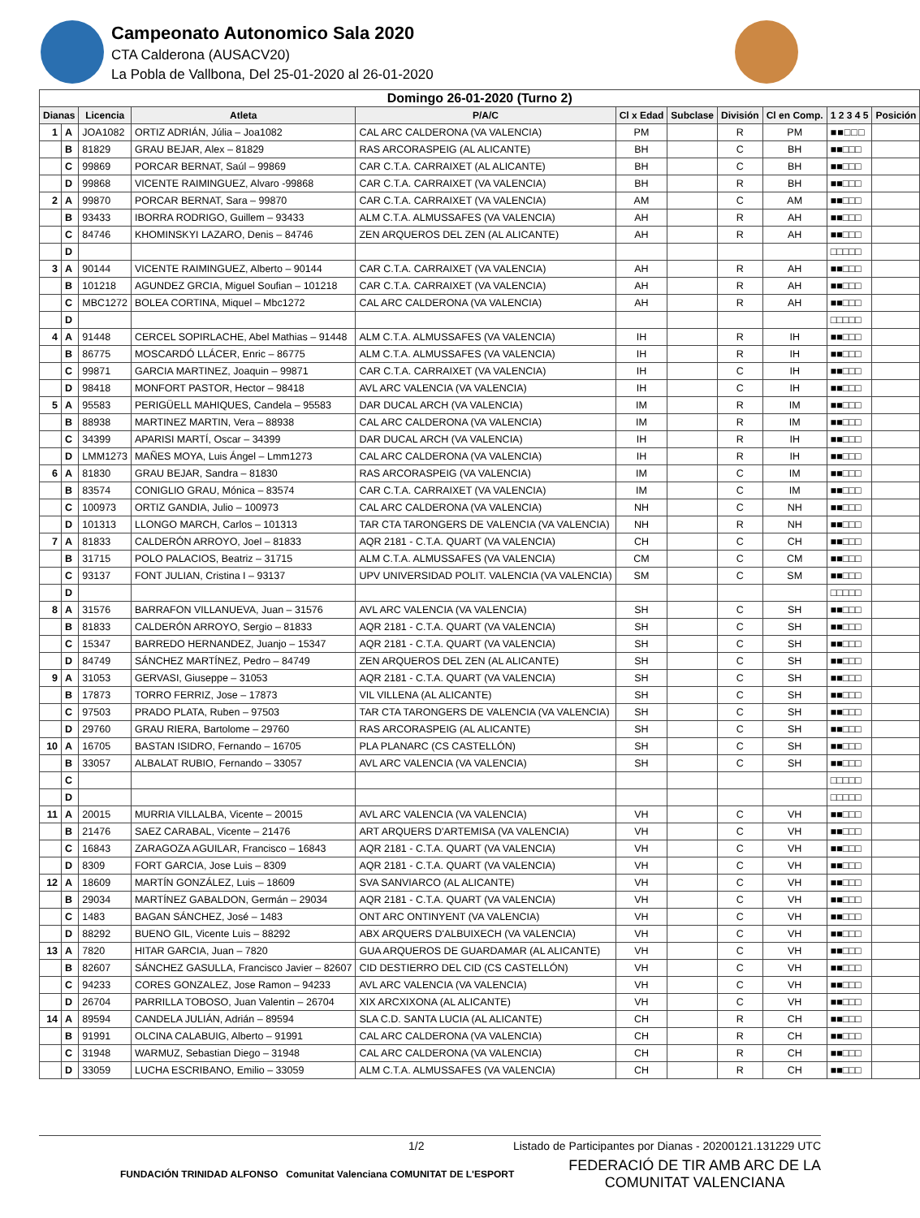Campeonato Autonomico Sala 2020
CTA Calderona (AUSACV20)
La Pobla de Vallbona, Del 25-01-2020 al 26-01-2020
| Domingo 26-01-2020 (Turno 2) | | | | | | | | | | |
| Dianas | | Licencia | Atleta | P/A/C | Cl x Edad | Subclase | División | Cl en Comp. | 1 2 3 4 5 | Posición |
| 1 | A | JOA1082 | ORTIZ ADRIÁN, Júlia – Joa1082 | CAL ARC CALDERONA (VA VALENCIA) | PM | | R | PM | ■■□□□ | |
| | B | 81829 | GRAU BEJAR, Alex – 81829 | RAS ARCORASPEIG (AL ALICANTE) | BH | | C | BH | ■■□□□ | |
| | C | 99869 | PORCAR BERNAT, Saúl – 99869 | CAR C.T.A. CARRAIXET (AL ALICANTE) | BH | | C | BH | ■■□□□ | |
| | D | 99868 | VICENTE RAIMINGUEZ, Alvaro -99868 | CAR C.T.A. CARRAIXET (VA VALENCIA) | BH | | R | BH | ■■□□□ | |
| 2 | A | 99870 | PORCAR BERNAT, Sara – 99870 | CAR C.T.A. CARRAIXET (VA VALENCIA) | AM | | C | AM | ■■□□□ | |
| | B | 93433 | IBORRA RODRIGO, Guillem – 93433 | ALM C.T.A. ALMUSSAFES (VA VALENCIA) | AH | | R | AH | ■■□□□ | |
| | C | 84746 | KHOMINSKYI LAZARO, Denis – 84746 | ZEN ARQUEROS DEL ZEN (AL ALICANTE) | AH | | R | AH | ■■□□□ | |
| | D | | | | | | | | □□□□□ | |
| 3 | A | 90144 | VICENTE RAIMINGUEZ, Alberto – 90144 | CAR C.T.A. CARRAIXET (VA VALENCIA) | AH | | R | AH | ■■□□□ | |
| | B | 101218 | AGUNDEZ GRCIA, Miguel Soufian – 101218 | CAR C.T.A. CARRAIXET (VA VALENCIA) | AH | | R | AH | ■■□□□ | |
| | C | MBC1272 | BOLEA CORTINA, Miquel – Mbc1272 | CAL ARC CALDERONA (VA VALENCIA) | AH | | R | AH | ■■□□□ | |
| | D | | | | | | | | □□□□□ | |
| 4 | A | 91448 | CERCEL SOPIRLACHE, Abel Mathias – 91448 | ALM C.T.A. ALMUSSAFES (VA VALENCIA) | IH | | R | IH | ■■□□□ | |
| | B | 86775 | MOSCARDÓ LLÁCER, Enric – 86775 | ALM C.T.A. ALMUSSAFES (VA VALENCIA) | IH | | R | IH | ■■□□□ | |
| | C | 99871 | GARCIA MARTINEZ, Joaquin – 99871 | CAR C.T.A. CARRAIXET (VA VALENCIA) | IH | | C | IH | ■■□□□ | |
| | D | 98418 | MONFORT PASTOR, Hector – 98418 | AVL ARC VALENCIA (VA VALENCIA) | IH | | C | IH | ■■□□□ | |
| 5 | A | 95583 | PERIGÜELL MAHIQUES, Candela – 95583 | DAR DUCAL ARCH (VA VALENCIA) | IM | | R | IM | ■■□□□ | |
| | B | 88938 | MARTINEZ MARTIN, Vera – 88938 | CAL ARC CALDERONA (VA VALENCIA) | IM | | R | IM | ■■□□□ | |
| | C | 34399 | APARISI MARTÍ, Oscar – 34399 | DAR DUCAL ARCH (VA VALENCIA) | IH | | R | IH | ■■□□□ | |
| | D | LMM1273 | MAÑES MOYA, Luis Ángel – Lmm1273 | CAL ARC CALDERONA (VA VALENCIA) | IH | | R | IH | ■■□□□ | |
| 6 | A | 81830 | GRAU BEJAR, Sandra – 81830 | RAS ARCORASPEIG (VA VALENCIA) | IM | | C | IM | ■■□□□ | |
| | B | 83574 | CONIGLIO GRAU, Mónica – 83574 | CAR C.T.A. CARRAIXET (VA VALENCIA) | IM | | C | IM | ■■□□□ | |
| | C | 100973 | ORTIZ GANDIA, Julio – 100973 | CAL ARC CALDERONA (VA VALENCIA) | NH | | C | NH | ■■□□□ | |
| | D | 101313 | LLONGO MARCH, Carlos – 101313 | TAR CTA TARONGERS DE VALENCIA (VA VALENCIA) | NH | | R | NH | ■■□□□ | |
| 7 | A | 81833 | CALDERÓN ARROYO, Joel – 81833 | AQR 2181 - C.T.A. QUART (VA VALENCIA) | CH | | C | CH | ■■□□□ | |
| | B | 31715 | POLO PALACIOS, Beatriz – 31715 | ALM C.T.A. ALMUSSAFES (VA VALENCIA) | CM | | C | CM | ■■□□□ | |
| | C | 93137 | FONT JULIAN, Cristina I – 93137 | UPV UNIVERSIDAD POLIT. VALENCIA (VA VALENCIA) | SM | | C | SM | ■■□□□ | |
| | D | | | | | | | | □□□□□ | |
| 8 | A | 31576 | BARRAFON VILLANUEVA, Juan – 31576 | AVL ARC VALENCIA (VA VALENCIA) | SH | | C | SH | ■■□□□ | |
| | B | 81833 | CALDERÓN ARROYO, Sergio – 81833 | AQR 2181 - C.T.A. QUART (VA VALENCIA) | SH | | C | SH | ■■□□□ | |
| | C | 15347 | BARREDO HERNANDEZ, Juanjo – 15347 | AQR 2181 - C.T.A. QUART (VA VALENCIA) | SH | | C | SH | ■■□□□ | |
| | D | 84749 | SÁNCHEZ MARTÍNEZ, Pedro – 84749 | ZEN ARQUEROS DEL ZEN (AL ALICANTE) | SH | | C | SH | ■■□□□ | |
| 9 | A | 31053 | GERVASI, Giuseppe – 31053 | AQR 2181 - C.T.A. QUART (VA VALENCIA) | SH | | C | SH | ■■□□□ | |
| | B | 17873 | TORRO FERRIZ, Jose – 17873 | VIL VILLENA (AL ALICANTE) | SH | | C | SH | ■■□□□ | |
| | C | 97503 | PRADO PLATA, Ruben – 97503 | TAR CTA TARONGERS DE VALENCIA (VA VALENCIA) | SH | | C | SH | ■■□□□ | |
| | D | 29760 | GRAU RIERA, Bartolome – 29760 | RAS ARCORASPEIG (AL ALICANTE) | SH | | C | SH | ■■□□□ | |
| 10 | A | 16705 | BASTAN ISIDRO, Fernando – 16705 | PLA PLANARC (CS CASTELLÓN) | SH | | C | SH | ■■□□□ | |
| | B | 33057 | ALBALAT RUBIO, Fernando – 33057 | AVL ARC VALENCIA (VA VALENCIA) | SH | | C | SH | ■■□□□ | |
| | C | | | | | | | | □□□□□ | |
| | D | | | | | | | | □□□□□ | |
| 11 | A | 20015 | MURRIA VILLALBA, Vicente – 20015 | AVL ARC VALENCIA (VA VALENCIA) | VH | | C | VH | ■■□□□ | |
| | B | 21476 | SAEZ CARABAL, Vicente – 21476 | ART ARQUERS D'ARTEMISA (VA VALENCIA) | VH | | C | VH | ■■□□□ | |
| | C | 16843 | ZARAGOZA AGUILAR, Francisco – 16843 | AQR 2181 - C.T.A. QUART (VA VALENCIA) | VH | | C | VH | ■■□□□ | |
| | D | 8309 | FORT GARCIA, Jose Luis – 8309 | AQR 2181 - C.T.A. QUART (VA VALENCIA) | VH | | C | VH | ■■□□□ | |
| 12 | A | 18609 | MARTÍN GONZÁLEZ, Luis – 18609 | SVA SANVIARCO (AL ALICANTE) | VH | | C | VH | ■■□□□ | |
| | B | 29034 | MARTÍNEZ GABALDON, Germán – 29034 | AQR 2181 - C.T.A. QUART (VA VALENCIA) | VH | | C | VH | ■■□□□ | |
| | C | 1483 | BAGAN SÁNCHEZ, José – 1483 | ONT ARC ONTINYENT (VA VALENCIA) | VH | | C | VH | ■■□□□ | |
| | D | 88292 | BUENO GIL, Vicente Luis – 88292 | ABX ARQUERS D'ALBUIXECH (VA VALENCIA) | VH | | C | VH | ■■□□□ | |
| 13 | A | 7820 | HITAR GARCIA, Juan – 7820 | GUA ARQUEROS DE GUARDAMAR (AL ALICANTE) | VH | | C | VH | ■■□□□ | |
| | B | 82607 | SÁNCHEZ GASULLA, Francisco Javier – 82607 | CID DESTIERRO DEL CID (CS CASTELLÓN) | VH | | C | VH | ■■□□□ | |
| | C | 94233 | CORES GONZALEZ, Jose Ramon – 94233 | AVL ARC VALENCIA (VA VALENCIA) | VH | | C | VH | ■■□□□ | |
| | D | 26704 | PARRILLA TOBOSO, Juan Valentin – 26704 | XIX ARCXIXONA (AL ALICANTE) | VH | | C | VH | ■■□□□ | |
| 14 | A | 89594 | CANDELA JULIÁN, Adrián – 89594 | SLA C.D. SANTA LUCIA (AL ALICANTE) | CH | | R | CH | ■■□□□ | |
| | B | 91991 | OLCINA CALABUIG, Alberto – 91991 | CAL ARC CALDERONA (VA VALENCIA) | CH | | R | CH | ■■□□□ | |
| | C | 31948 | WARMUZ, Sebastian Diego – 31948 | CAL ARC CALDERONA (VA VALENCIA) | CH | | R | CH | ■■□□□ | |
| | D | 33059 | LUCHA ESCRIBANO, Emilio – 33059 | ALM C.T.A. ALMUSSAFES (VA VALENCIA) | CH | | R | CH | ■■□□□ | |
1/2 Listado de Participantes por Dianas - 20200121.131229 UTC
FUNDACIÓN TRINIDAD ALFONSO Comunitat Valenciana COMUNITAT DE L'ESPORT FEDERACIÓ DE TIR AMB ARC DE LA
COMUNITAT VALENCIANA